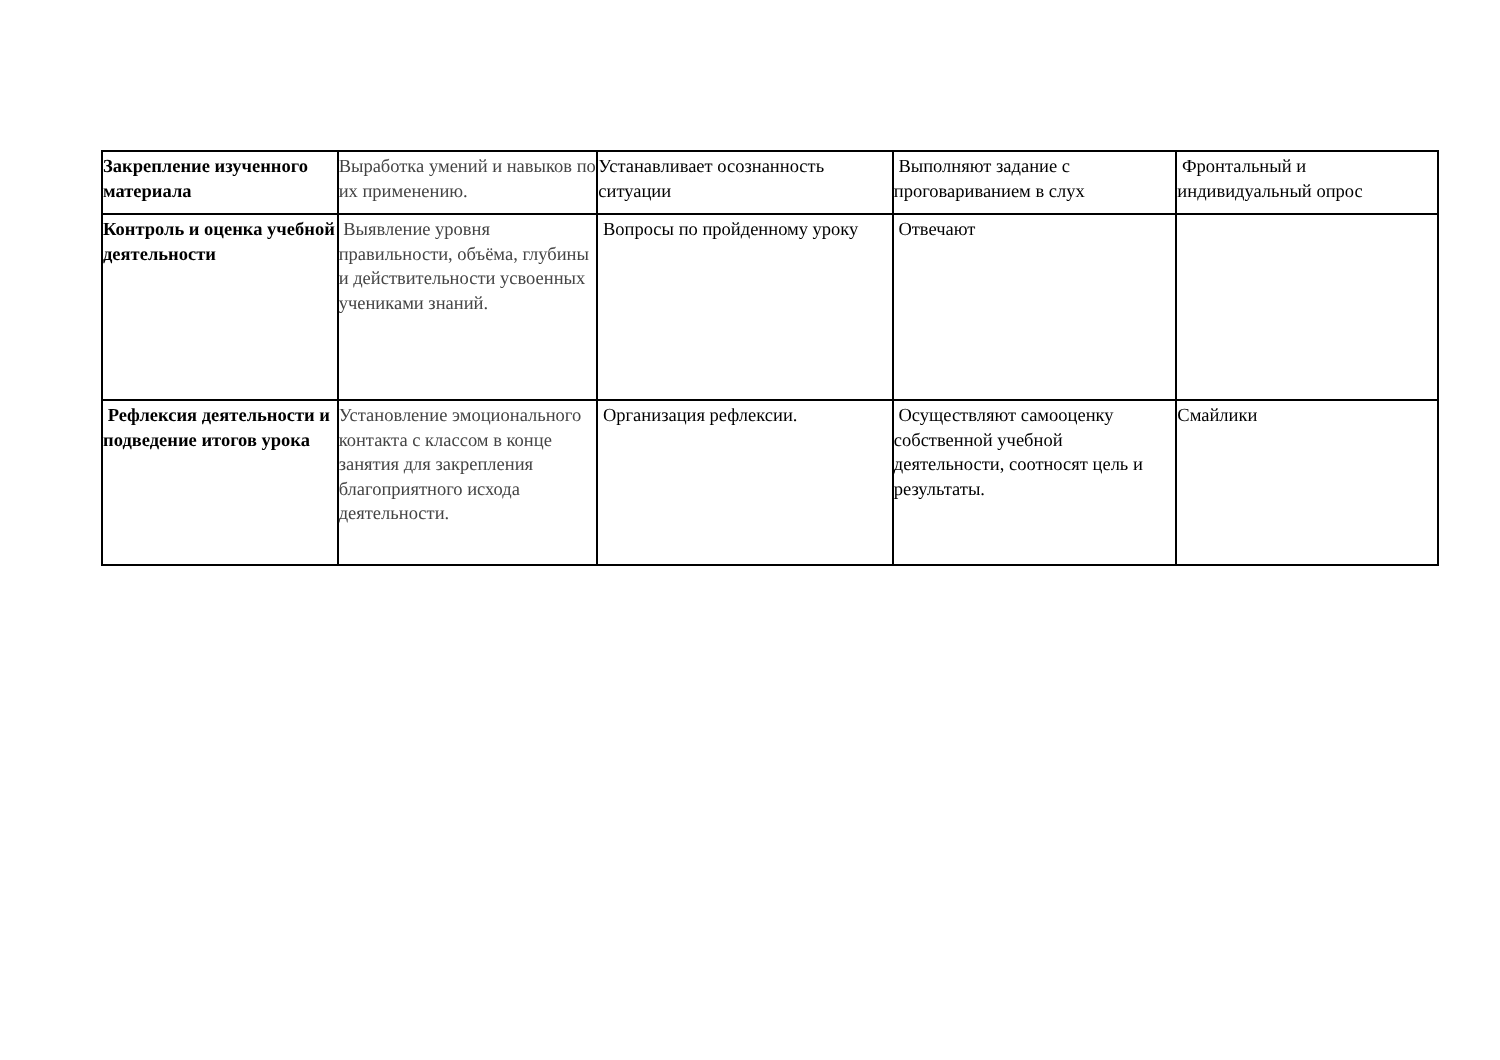| Закрепление изученного материала | Выработка умений и навыков по их применению. | Устанавливает осознанность ситуации | Выполняют задание с проговариванием в слух | Фронтальный и индивидуальный опрос |
| Контроль и оценка учебной деятельности | Выявление уровня правильности, объёма, глубины и действительности усвоенных учениками знаний. | Вопросы по пройденному уроку | Отвечают | |
| Рефлексия деятельности и подведение итогов урока | Установление эмоционального контакта с классом в конце занятия для закрепления благоприятного исхода деятельности. | Организация рефлексии. | Осуществляют самооценку собственной учебной деятельности, соотносят цель и результаты. | Смайлики |